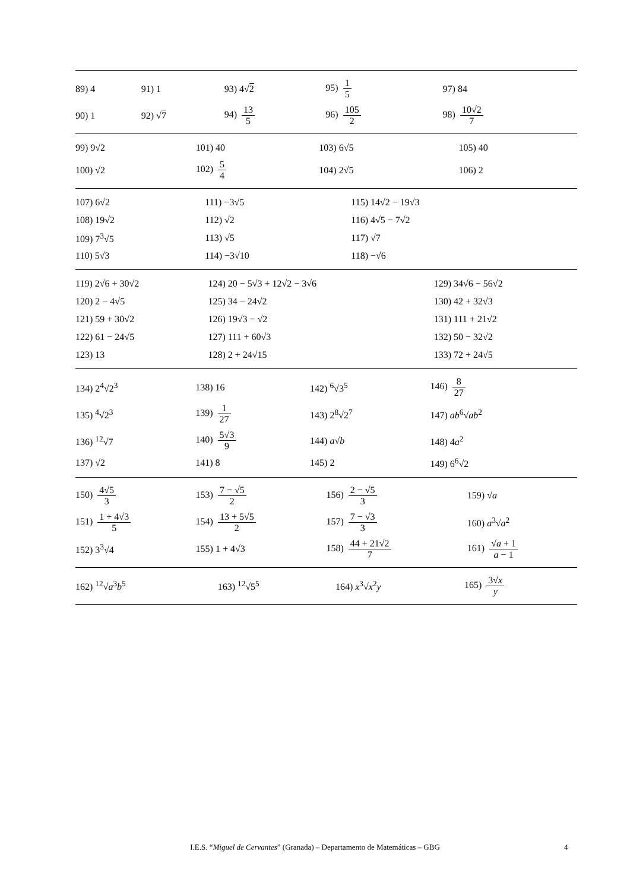| 89) 4 | 91) 1 | 93) 4√ 2 | 95) 1 5 | 97) 84 |
| 90) 1 | 92) √ 7 | 94) 13 5 | 96) 105 2 | 98) 10√2 7 |
| 99) 9√2 | 101) 40 | 103) 6√5 | 105) 40 |
| 100) √2 | 102) 5 4 | 104) 2√5 | 106) 2 |
| 107) 6√2 | 111) −3√5 | 115) 14√2 − 19√3 |
| 108) 19√2 | 112) √2 | 116) 4√5 − 7√2 |
| 109) 7<sup>3</sup>√5 | 113) √5 | 117) √7 |
| 110) 5√3 | 114) −3√10 | 118) −√6 |
| 119) 2√6 + 30√2 | 124) 20 − 5√3 + 12√2 − 3√6 | 129) 34√6 − 56√2 |
| 120) 2 − 4√5 | 125) 34 − 24√2 | 130) 42 + 32√3 |
| 121) 59 + 30√2 | 126) 19√3 − √2 | 131) 111 + 21√2 |
| 122) 61 − 24√5 | 127) 111 + 60√3 | 132) 50 − 32√2 |
| 123) 13 | 128) 2 + 24√15 | 133) 72 + 24√5 |
| 134) 2<sup>4</sup>√2<sup>3</sup> | 138) 16 | 142) <sup>6</sup>√3<sup>5</sup> | 146) 8 27 |
| 135) <sup>4</sup>√2<sup>3</sup> | 139) 1 27 | 143) 2<sup>8</sup>√2<sup>7</sup> | 147) ab<sup>6</sup>√ ab<sup>2</sup> |
| 136) <sup>12</sup>√7 | 140) 5√3 9 | 144) a √ b | 148) 4 a<sup>2</sup> |
| 137) √2 | 141) 8 | 145) 2 | 149) 6<sup>6</sup>√2 |
| 150) 4√5 3 | 153) 7 − √5 2 | 156) 2 − √5 3 | 159) √ a |
| 151) 1 + 4√3 5 | 154) 13 + 5√5 2 | 157) 7 − √3 3 | 160) a<sup>3</sup>√ a<sup>2</sup> |
| 152) 3<sup>3</sup>√4 | 155) 1 + 4√3 | 158) 44 + 21√2 7 | 161) √ a + 1 a − 1 |
| 162) <sup>12</sup>√ a<sup>3</sup> b<sup>5</sup> | 163) <sup>12</sup>√5<sup>5</sup> | 164) x<sup>3</sup>√ x<sup>2</sup> y | 165) 3√ x y |
I.E.S. “Miguel de Cervantes” (Granada) – Departamento de Matemáticas – GBG 4